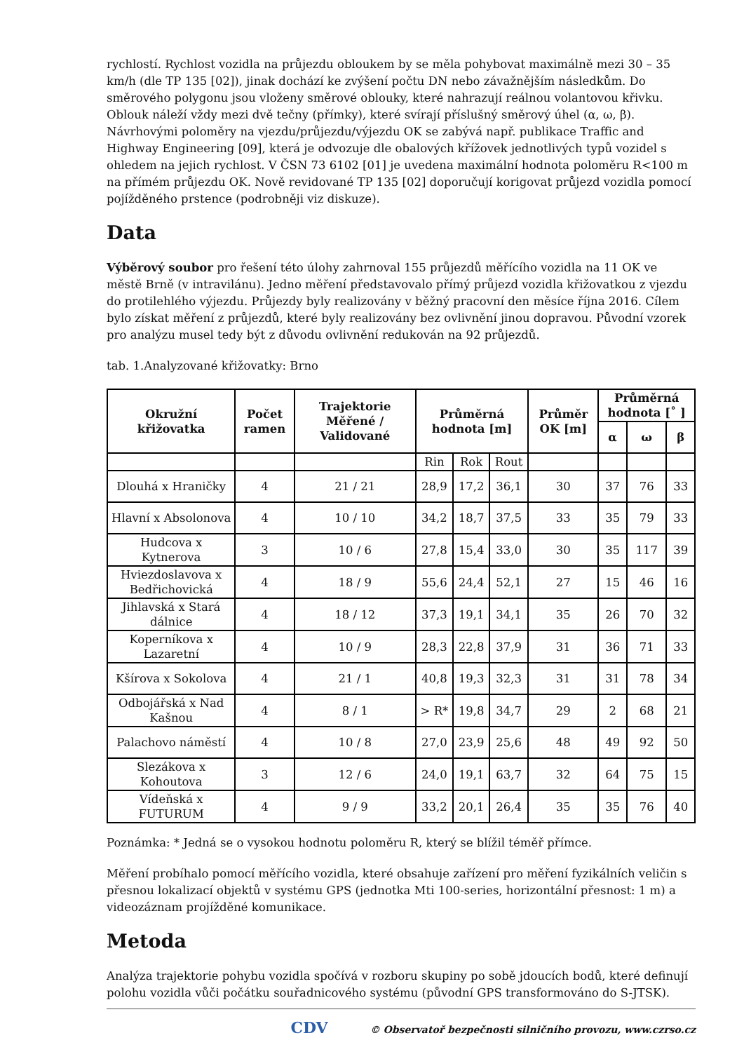rychlostí. Rychlost vozidla na průjezdu obloukem by se měla pohybovat maximálně mezi 30 – 35 km/h (dle TP 135 [02]), jinak dochází ke zvýšení počtu DN nebo závažnějším následkům. Do směrového polygonu jsou vloženy směrové oblouky, které nahrazují reálnou volantovou křivku. Oblouk náleží vždy mezi dvě tečny (přímky), které svírají příslušný směrový úhel (α, ω, β). Návrhovými poloměry na vjezdu/průjezdu/výjezdu OK se zabývá např. publikace Traffic and Highway Engineering [09], která je odvozuje dle obalových křížovek jednotlivých typů vozidel s ohledem na jejich rychlost. V ČSN 73 6102 [01] je uvedena maximální hodnota poloměru R<100 m na přímém průjezdu OK. Nově revidované TP 135 [02] doporučují korigovat průjezd vozidla pomocí pojížděného prstence (podrobněji viz diskuze).
Data
Výběrový soubor pro řešení této úlohy zahrnoval 155 průjezdů měřícího vozidla na 11 OK ve městě Brně (v intravilánu). Jedno měření představovalo přímý průjezd vozidla křižovatkou z vjezdu do protilehlého výjezdu. Průjezdy byly realizovány v běžný pracovní den měsíce října 2016. Cílem bylo získat měření z průjezdů, které byly realizovány bez ovlivnění jinou dopravou. Původní vzorek pro analýzu musel tedy být z důvodu ovlivnění redukován na 92 průjezdů.
tab. 1.Analyzované křižovatky: Brno
| Okružní křižovatka | Počet ramen | Trajektorie Měřené / Validované | Průměrná hodnota [m] | | | Průměr OK [m] | Průměrná hodnota [˚ ] | | |
| --- | --- | --- | --- | --- | --- | --- | --- | --- | --- |
| | | | | | | | α | ω | β |
| | | | Rin | Rok | Rout | | | | |
| Dlouhá x Hraničky | 4 | 21 / 21 | 28,9 | 17,2 | 36,1 | 30 | 37 | 76 | 33 |
| Hlavní x Absolonova | 4 | 10 / 10 | 34,2 | 18,7 | 37,5 | 33 | 35 | 79 | 33 |
| Hudcova x Kytnerova | 3 | 10 / 6 | 27,8 | 15,4 | 33,0 | 30 | 35 | 117 | 39 |
| Hviezdoslavova x Bedřichovická | 4 | 18 / 9 | 55,6 | 24,4 | 52,1 | 27 | 15 | 46 | 16 |
| Jihlavská x Stará dálnice | 4 | 18 / 12 | 37,3 | 19,1 | 34,1 | 35 | 26 | 70 | 32 |
| Koperníkova x Lazaretní | 4 | 10 / 9 | 28,3 | 22,8 | 37,9 | 31 | 36 | 71 | 33 |
| Kšírova x Sokolova | 4 | 21 / 1 | 40,8 | 19,3 | 32,3 | 31 | 31 | 78 | 34 |
| Odbojářská x Nad Kašnou | 4 | 8 / 1 | > R* | 19,8 | 34,7 | 29 | 2 | 68 | 21 |
| Palachovo náměstí | 4 | 10 / 8 | 27,0 | 23,9 | 25,6 | 48 | 49 | 92 | 50 |
| Slezákova x Kohoutova | 3 | 12 / 6 | 24,0 | 19,1 | 63,7 | 32 | 64 | 75 | 15 |
| Vídeňská x FUTURUM | 4 | 9 / 9 | 33,2 | 20,1 | 26,4 | 35 | 35 | 76 | 40 |
Poznámka: * Jedná se o vysokou hodnotu poloměru R, který se blížil téměř přímce.
Měření probíhalo pomocí měřícího vozidla, které obsahuje zařízení pro měření fyzikálních veličin s přesnou lokalizací objektů v systému GPS (jednotka Mti 100-series, horizontální přesnost: 1 m) a videozáznam projížděné komunikace.
Metoda
Analýza trajektorie pohybu vozidla spočívá v rozboru skupiny po sobě jdoucích bodů, které definují polohu vozidla vůči počátku souřadnicového systému (původní GPS transformováno do S-JTSK).
CDV © Observatoř bezpečnosti silničního provozu, www.czrso.cz